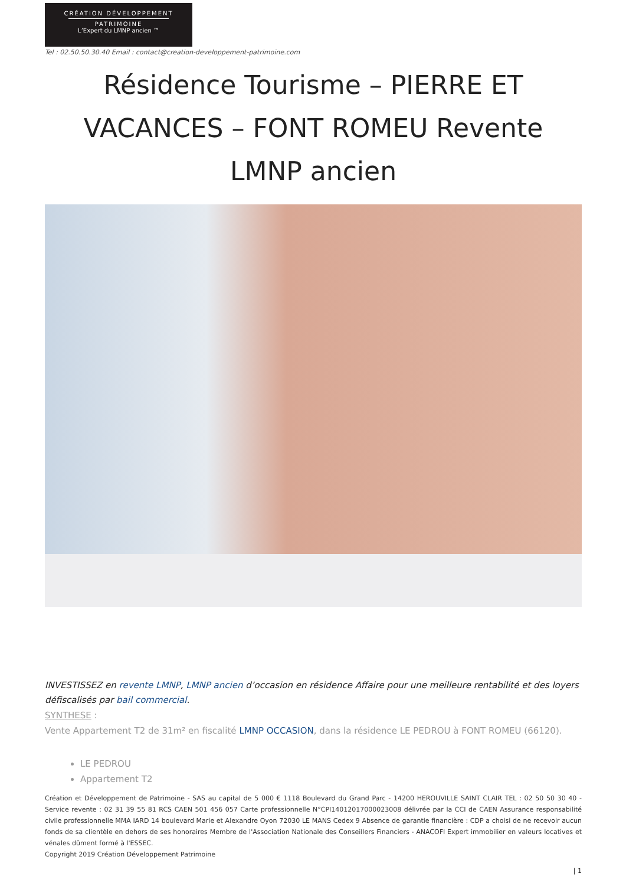CRÉATION DÉVELOPPEMENT
PATRIMOINE
L’Expert du LMNP ancien ™
Tel : 02.50.50.30.40 Email : contact@creation-developpement-patrimoine.com
Résidence Tourisme – PIERRE ET VACANCES – FONT ROMEU Revente LMNP ancien
INVESTISSEZ en revente LMNP, LMNP ancien d’occasion en résidence Affaire pour une meilleure rentabilité et des loyers défiscalisés par bail commercial.
SYNTHESE :
Vente Appartement T2 de 31m² en fiscalité LMNP OCCASION, dans la résidence LE PEDROU à FONT ROMEU (66120).
LE PEDROU
Appartement T2
Création et Développement de Patrimoine - SAS au capital de 5 000 € 1118 Boulevard du Grand Parc - 14200 HEROUVILLE SAINT CLAIR TEL : 02 50 50 30 40 - Service revente : 02 31 39 55 81 RCS CAEN 501 456 057 Carte professionnelle N°CPI14012017000023008 délivrée par la CCI de CAEN Assurance responsabilité civile professionnelle MMA IARD 14 boulevard Marie et Alexandre Oyon 72030 LE MANS Cedex 9 Absence de garantie financière : CDP a choisi de ne recevoir aucun fonds de sa clientèle en dehors de ses honoraires Membre de l'Association Nationale des Conseillers Financiers - ANACOFI Expert immobilier en valeurs locatives et vénales dûment formé à l'ESSEC.
Copyright 2019 Création Développement Patrimoine
| 1